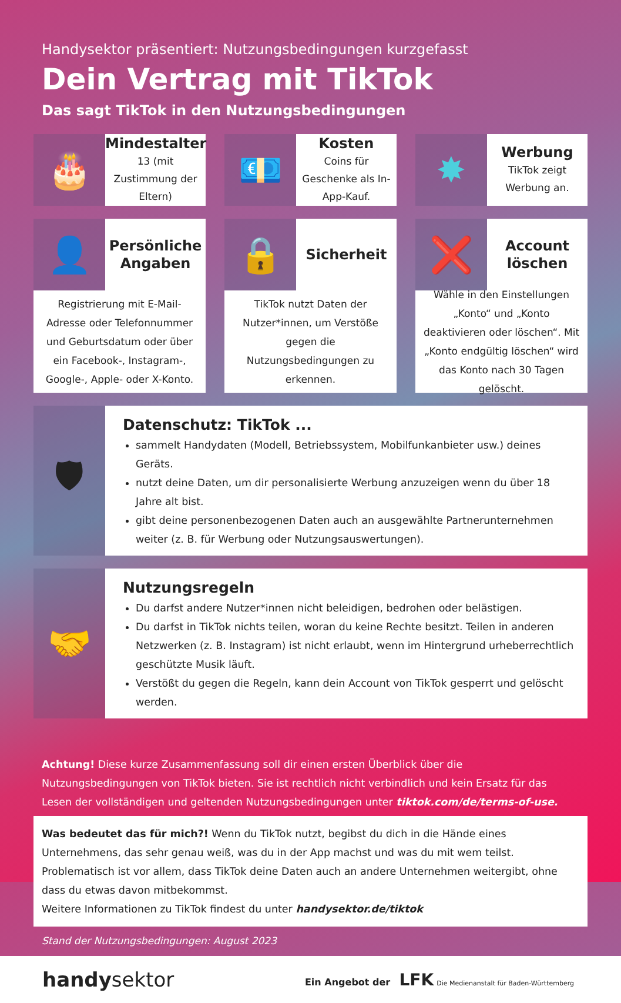Handysektor präsentiert: Nutzungsbedingungen kurzgefasst
Dein Vertrag mit TikTok
Das sagt TikTok in den Nutzungsbedingungen
🎂
Mindestalter
13 (mit Zustimmung der Eltern)
💶
Kosten
Coins für Geschenke als In-App-Kauf.
✸
Werbung
TikTok zeigt Werbung an.
👤
Persönliche Angaben
Registrierung mit E-Mail-Adresse oder Telefonnummer und Geburtsdatum oder über ein Facebook-, Instagram-, Google-, Apple- oder X-Konto.
🔒
Sicherheit
TikTok nutzt Daten der Nutzer*innen, um Verstöße gegen die Nutzungsbedingungen zu erkennen.
❌
Account löschen
Wähle in den Einstellungen „Konto“ und „Konto deaktivieren oder löschen“. Mit „Konto endgültig löschen“ wird das Konto nach 30 Tagen gelöscht.
🛡
Datenschutz: TikTok ...
sammelt Handydaten (Modell, Betriebssystem, Mobilfunkanbieter usw.) deines Geräts.
nutzt deine Daten, um dir personalisierte Werbung anzuzeigen wenn du über 18 Jahre alt bist.
gibt deine personenbezogenen Daten auch an ausgewählte Partnerunternehmen weiter (z. B. für Werbung oder Nutzungsauswertungen).
🤝
Nutzungsregeln
Du darfst andere Nutzer*innen nicht beleidigen, bedrohen oder belästigen.
Du darfst in TikTok nichts teilen, woran du keine Rechte besitzt. Teilen in anderen Netzwerken (z. B. Instagram) ist nicht erlaubt, wenn im Hintergrund urheberrechtlich geschützte Musik läuft.
Verstößt du gegen die Regeln, kann dein Account von TikTok gesperrt und gelöscht werden.
Achtung! Diese kurze Zusammenfassung soll dir einen ersten Überblick über die Nutzungsbedingungen von TikTok bieten. Sie ist rechtlich nicht verbindlich und kein Ersatz für das Lesen der vollständigen und geltenden Nutzungsbedingungen unter tiktok.com/de/terms-of-use.
Was bedeutet das für mich?! Wenn du TikTok nutzt, begibst du dich in die Hände eines Unternehmens, das sehr genau weiß, was du in der App machst und was du mit wem teilst. Problematisch ist vor allem, dass TikTok deine Daten auch an andere Unternehmen weitergibt, ohne dass du etwas davon mitbekommst.
Weitere Informationen zu TikTok findest du unter handysektor.de/tiktok
Stand der Nutzungsbedingungen: August 2023
handysektor
Ein Angebot der LFK Die Medienanstalt für Baden-Württemberg